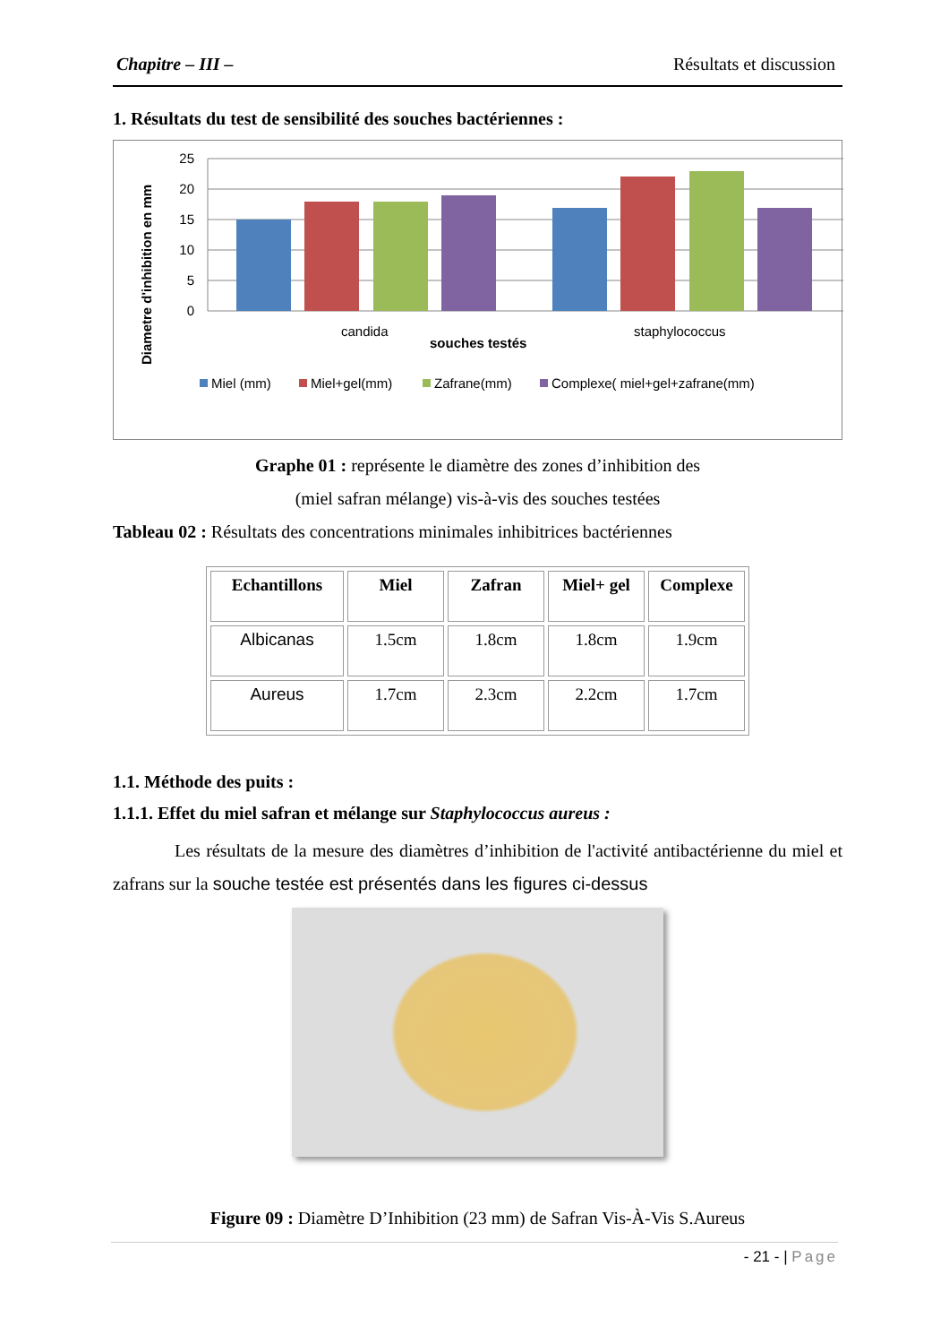Chapitre – III – Résultats et discussion
1. Résultats du test de sensibilité des souches bactériennes :
Diametre d'inhibition en mm
25
20
15
10
5
0
candida
staphylococcus
souches testés
Miel (mm)
Miel+gel(mm)
Zafrane(mm)
Complexe( miel+gel+zafrane(mm)
Graphe 01 : représente le diamètre des zones d’inhibition des
(miel safran mélange) vis-à-vis des souches testées
Tableau 02 : Résultats des concentrations minimales inhibitrices bactériennes
| Echantillons | Miel | Zafran | Miel+ gel | Complexe |
| --- | --- | --- | --- | --- |
| Albicanas | 1.5cm | 1.8cm | 1.8cm | 1.9cm |
| Aureus | 1.7cm | 2.3cm | 2.2cm | 1.7cm |
1.1. Méthode des puits :
1.1.1. Effet du miel safran et mélange sur Staphylococcus aureus :
Les résultats de la mesure des diamètres d’inhibition de l'activité antibactérienne du miel et zafrans sur la souche testée est présentés dans les figures ci-dessus
Figure 09 : Diamètre D’Inhibition (23 mm) de Safran Vis-À-Vis S.Aureus
- 21 - | Page